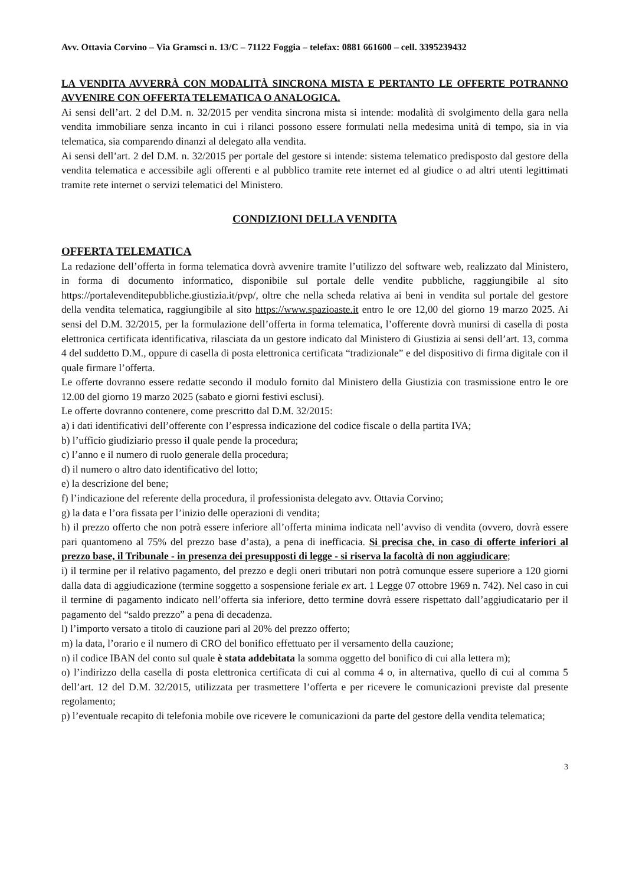Avv. Ottavia Corvino – Via Gramsci n. 13/C – 71122 Foggia – telefax: 0881 661600 – cell. 3395239432
LA VENDITA AVVERRÀ CON MODALITÀ SINCRONA MISTA E PERTANTO LE OFFERTE POTRANNO AVVENIRE CON OFFERTA TELEMATICA O ANALOGICA.
Ai sensi dell’art. 2 del D.M. n. 32/2015 per vendita sincrona mista si intende: modalità di svolgimento della gara nella vendita immobiliare senza incanto in cui i rilanci possono essere formulati nella medesima unità di tempo, sia in via telematica, sia comparendo dinanzi al delegato alla vendita.
Ai sensi dell’art. 2 del D.M. n. 32/2015 per portale del gestore si intende: sistema telematico predisposto dal gestore della vendita telematica e accessibile agli offerenti e al pubblico tramite rete internet ed al giudice o ad altri utenti legittimati tramite rete internet o servizi telematici del Ministero.
CONDIZIONI DELLA VENDITA
OFFERTA TELEMATICA
La redazione dell’offerta in forma telematica dovrà avvenire tramite l’utilizzo del software web, realizzato dal Ministero, in forma di documento informatico, disponibile sul portale delle vendite pubbliche, raggiungibile al sito https://portalevenditepubbliche.giustizia.it/pvp/, oltre che nella scheda relativa ai beni in vendita sul portale del gestore della vendita telematica, raggiungibile al sito https://www.spazioaste.it entro le ore 12,00 del giorno 19 marzo 2025. Ai sensi del D.M. 32/2015, per la formulazione dell’offerta in forma telematica, l’offerente dovrà munirsi di casella di posta elettronica certificata identificativa, rilasciata da un gestore indicato dal Ministero di Giustizia ai sensi dell’art. 13, comma 4 del suddetto D.M., oppure di casella di posta elettronica certificata “tradizionale” e del dispositivo di firma digitale con il quale firmare l’offerta.
Le offerte dovranno essere redatte secondo il modulo fornito dal Ministero della Giustizia con trasmissione entro le ore 12.00 del giorno 19 marzo 2025 (sabato e giorni festivi esclusi).
Le offerte dovranno contenere, come prescritto dal D.M. 32/2015:
a) i dati identificativi dell’offerente con l’espressa indicazione del codice fiscale o della partita IVA;
b) l’ufficio giudiziario presso il quale pende la procedura;
c) l’anno e il numero di ruolo generale della procedura;
d) il numero o altro dato identificativo del lotto;
e) la descrizione del bene;
f) l’indicazione del referente della procedura, il professionista delegato avv. Ottavia Corvino;
g) la data e l’ora fissata per l’inizio delle operazioni di vendita;
h) il prezzo offerto che non potrà essere inferiore all’offerta minima indicata nell’avviso di vendita (ovvero, dovrà essere pari quantomeno al 75% del prezzo base d’asta), a pena di inefficacia. Si precisa che, in caso di offerte inferiori al prezzo base, il Tribunale - in presenza dei presupposti di legge - si riserva la facoltà di non aggiudicare;
i) il termine per il relativo pagamento, del prezzo e degli oneri tributari non potrà comunque essere superiore a 120 giorni dalla data di aggiudicazione (termine soggetto a sospensione feriale ex art. 1 Legge 07 ottobre 1969 n. 742). Nel caso in cui il termine di pagamento indicato nell’offerta sia inferiore, detto termine dovrà essere rispettato dall’aggiudicatario per il pagamento del “saldo prezzo” a pena di decadenza.
l) l’importo versato a titolo di cauzione pari al 20% del prezzo offerto;
m) la data, l’orario e il numero di CRO del bonifico effettuato per il versamento della cauzione;
n) il codice IBAN del conto sul quale è stata addebitata la somma oggetto del bonifico di cui alla lettera m);
o) l’indirizzo della casella di posta elettronica certificata di cui al comma 4 o, in alternativa, quello di cui al comma 5 dell’art. 12 del D.M. 32/2015, utilizzata per trasmettere l’offerta e per ricevere le comunicazioni previste dal presente regolamento;
p) l’eventuale recapito di telefonia mobile ove ricevere le comunicazioni da parte del gestore della vendita telematica;
3